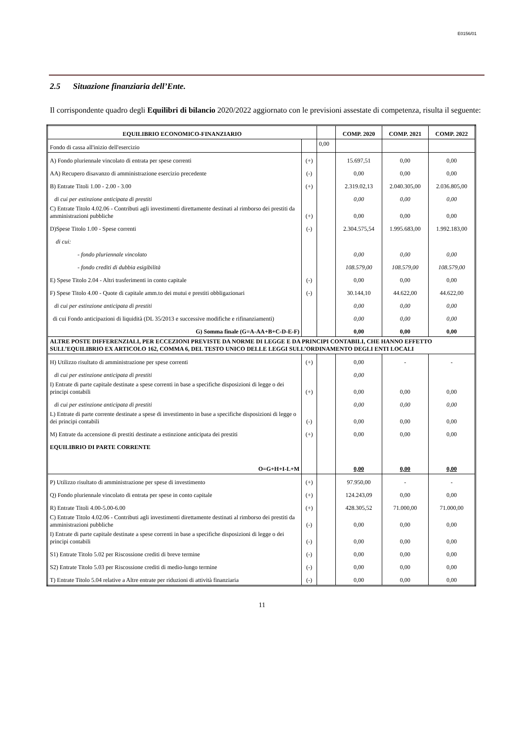E0156/01
2.5 Situazione finanziaria dell’Ente.
Il corrispondente quadro degli Equilibri di bilancio 2020/2022 aggiornato con le previsioni assestate di competenza, risulta il seguente:
| EQUILIBRIO ECONOMICO-FINANZIARIO | | | COMP. 2020 | COMP. 2021 | COMP. 2022 |
| --- | --- | --- | --- | --- | --- |
| Fondo di cassa all'inizio dell'esercizio | | 0,00 | | | |
| A) Fondo pluriennale vincolato di entrata per spese correnti | (+) | | 15.697,51 | 0,00 | 0,00 |
| AA) Recupero disavanzo di amministrazione esercizio precedente | (-) | | 0,00 | 0,00 | 0,00 |
| B) Entrate Titoli 1.00 - 2.00 - 3.00 | (+) | | 2.319.02,13 | 2.040.305,00 | 2.036.805,00 |
| di cui per estinzione anticipata di prestiti | | | 0,00 | 0,00 | 0,00 |
| C) Entrate Titolo 4.02.06 - Contributi agli investimenti direttamente destinati al rimborso dei prestiti da amministrazioni pubbliche | (+) | | 0,00 | 0,00 | 0,00 |
| D)Spese Titolo 1.00 - Spese correnti | (-) | | 2.304.575,54 | 1.995.683,00 | 1.992.183,00 |
| di cui: | | | | | |
| - fondo pluriennale vincolato | | | 0,00 | 0,00 | 0,00 |
| - fondo crediti di dubbia esigibilità | | | 108.579,00 | 108.579,00 | 108.579,00 |
| E) Spese Titolo 2.04 - Altri trasferimenti in conto capitale | (-) | | 0,00 | 0,00 | 0,00 |
| F) Spese Titolo 4.00 - Quote di capitale amm.to dei mutui e prestiti obbligazionari | (-) | | 30.144,10 | 44.622,00 | 44.622,00 |
| di cui per estinzione anticipata di prestiti | | | 0,00 | 0,00 | 0,00 |
| di cui Fondo anticipazioni di liquidità (DL 35/2013 e successive modifiche e rifinanziamenti) | | | 0,00 | 0,00 | 0,00 |
| G) Somma finale (G=A-AA+B+C-D-E-F) | | | 0,00 | 0,00 | 0,00 |
| ALTRE POSTE DIFFERENZIALI, PER ECCEZIONI PREVISTE DA NORME DI LEGGE E DA PRINCIPI CONTABILI, CHE HANNO EFFETTO SULL’EQUILIBRIO EX ARTICOLO 162, COMMA 6, DEL TESTO UNICO DELLE LEGGI SULL’ORDINAMENTO DEGLI ENTI LOCALI | | | | | |
| H) Utilizzo risultato di amministrazione per spese correnti | (+) | | 0,00 | - | - |
| di cui per estinzione anticipata di prestiti | | | 0,00 | | |
| I) Entrate di parte capitale destinate a spese correnti in base a specifiche disposizioni di legge o dei principi contabili | (+) | | 0,00 | 0,00 | 0,00 |
| di cui per estinzione anticipata di prestiti | | | 0,00 | 0,00 | 0,00 |
| L) Entrate di parte corrente destinate a spese di investimento in base a specifiche disposizioni di legge o dei principi contabili | (-) | | 0,00 | 0,00 | 0,00 |
| M) Entrate da accensione di prestiti destinate a estinzione anticipata dei prestiti | (+) | | 0,00 | 0,00 | 0,00 |
| EQUILIBRIO DI PARTE CORRENTE | | | | | |
| O=G+H+I-L+M | | | 0,00 | 0,00 | 0,00 |
| P) Utilizzo risultato di amministrazione per spese di investimento | (+) | | 97.950,00 | - | - |
| Q) Fondo pluriennale vincolato di entrata per spese in conto capitale | (+) | | 124.243,09 | 0,00 | 0,00 |
| R) Entrate Titoli 4.00-5.00-6.00 | (+) | | 428.305,52 | 71.000,00 | 71.000,00 |
| C) Entrate Titolo 4.02.06 - Contributi agli investimenti direttamente destinati al rimborso dei prestiti da amministrazioni pubbliche | (-) | | 0,00 | 0,00 | 0,00 |
| I) Entrate di parte capitale destinate a spese correnti in base a specifiche disposizioni di legge o dei principi contabili | (-) | | 0,00 | 0,00 | 0,00 |
| S1) Entrate Titolo 5.02 per Riscossione crediti di breve termine | (-) | | 0,00 | 0,00 | 0,00 |
| S2) Entrate Titolo 5.03 per Riscossione crediti di medio-lungo termine | (-) | | 0,00 | 0,00 | 0,00 |
| T) Entrate Titolo 5.04 relative a Altre entrate per riduzioni di attività finanziaria | (-) | | 0,00 | 0,00 | 0,00 |
11